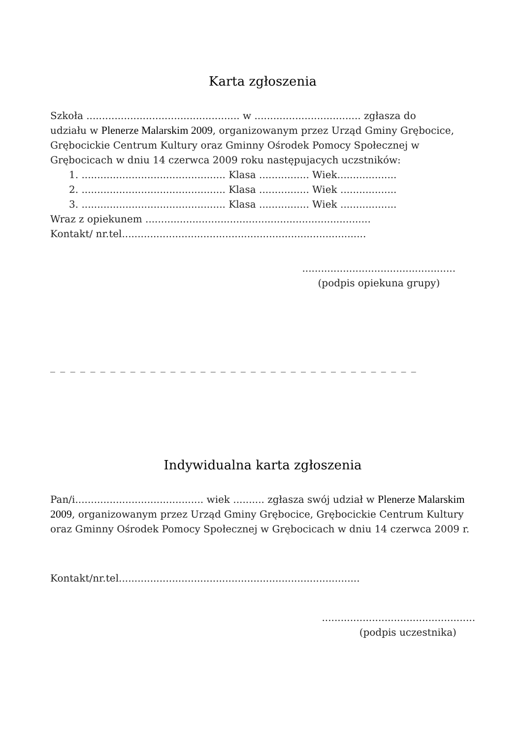Karta zgłoszenia
Szkoła ................................................. w .................................. zgłasza do
udziału w Plenerze Malarskim 2009, organizowanym przez Urząd Gminy Grębocice, Grębocickie Centrum Kultury oraz Gminny Ośrodek Pomocy Społecznej w Grębocicach w dniu 14 czerwca 2009 roku następujacych uczstników:
1. .............................................. Klasa ................ Wiek...................
2. .............................................. Klasa ................ Wiek ..................
3. .............................................. Klasa ................ Wiek ..................
Wraz z opiekunem ........................................................................
Kontakt/ nr.tel..............................................................................
.................................................
(podpis opiekuna grupy)
_ _ _ _ _ _ _ _ _ _ _ _ _ _ _ _ _ _ _ _ _ _ _ _ _ _ _ _ _ _ _ _ _ _ _ _ _
Indywidualna karta zgłoszenia
Pan/i......................................... wiek .......... zgłasza swój udział w Plenerze Malarskim 2009, organizowanym przez Urząd Gminy Grębocice, Grębocickie Centrum Kultury oraz Gminny Ośrodek Pomocy Społecznej w Grębocicach w dniu 14 czerwca 2009 r.
Kontakt/nr.tel.............................................................................
.................................................
(podpis uczestnika)